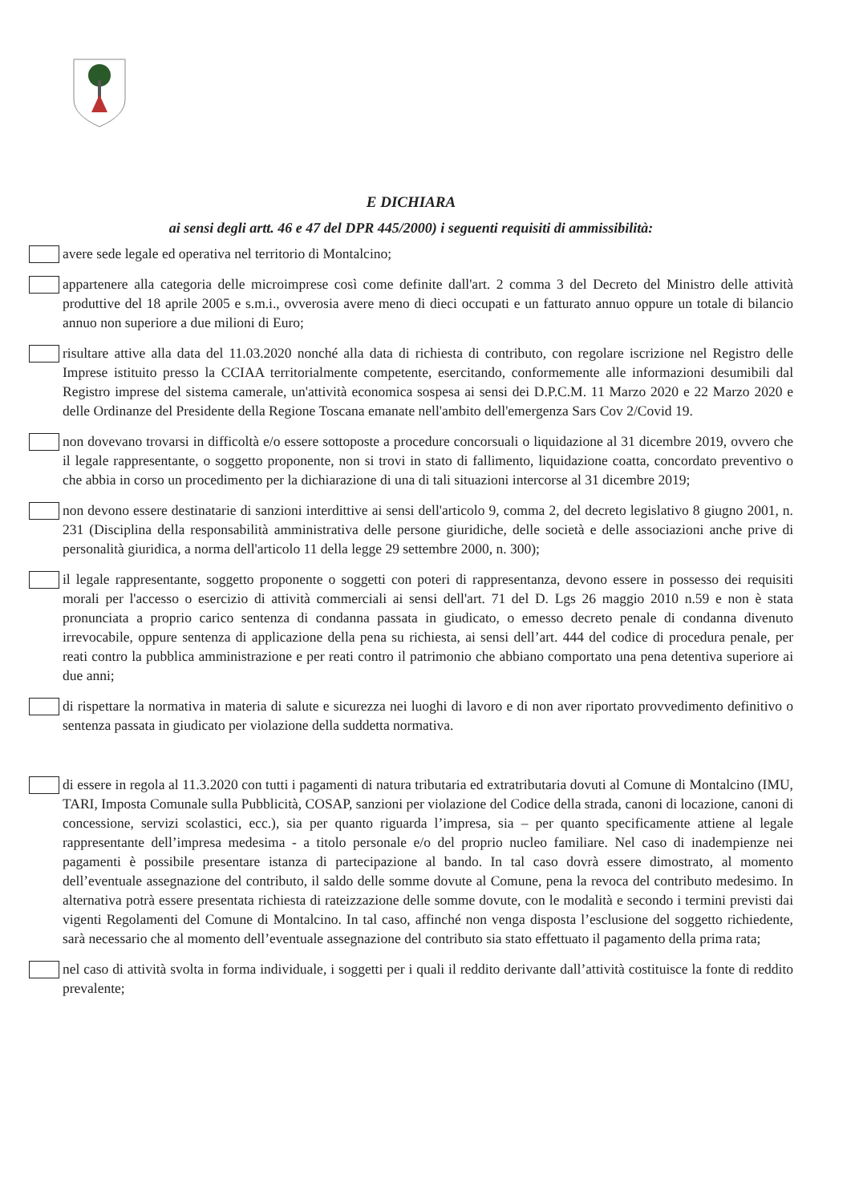E DICHIARA
ai sensi degli artt. 46 e 47 del DPR 445/2000) i seguenti requisiti di ammissibilità:
avere sede legale ed operativa nel territorio di Montalcino;
appartenere alla categoria delle microimprese così come definite dall'art. 2 comma 3 del Decreto del Ministro delle attività produttive del 18 aprile 2005 e s.m.i., ovverosia avere meno di dieci occupati e un fatturato annuo oppure un totale di bilancio annuo non superiore a due milioni di Euro;
risultare attive alla data del 11.03.2020 nonché alla data di richiesta di contributo, con regolare iscrizione nel Registro delle Imprese istituito presso la CCIAA territorialmente competente, esercitando, conformemente alle informazioni desumibili dal Registro imprese del sistema camerale, un'attività economica sospesa ai sensi dei D.P.C.M. 11 Marzo 2020 e 22 Marzo 2020 e delle Ordinanze del Presidente della Regione Toscana emanate nell'ambito dell'emergenza Sars Cov 2/Covid 19.
non dovevano trovarsi in difficoltà e/o essere sottoposte a procedure concorsuali o liquidazione al 31 dicembre 2019, ovvero che il legale rappresentante, o soggetto proponente, non si trovi in stato di fallimento, liquidazione coatta, concordato preventivo o che abbia in corso un procedimento per la dichiarazione di una di tali situazioni intercorse al 31 dicembre 2019;
non devono essere destinatarie di sanzioni interdittive ai sensi dell'articolo 9, comma 2, del decreto legislativo 8 giugno 2001, n. 231 (Disciplina della responsabilità amministrativa delle persone giuridiche, delle società e delle associazioni anche prive di personalità giuridica, a norma dell'articolo 11 della legge 29 settembre 2000, n. 300);
il legale rappresentante, soggetto proponente o soggetti con poteri di rappresentanza, devono essere in possesso dei requisiti morali per l'accesso o esercizio di attività commerciali ai sensi dell'art. 71 del D. Lgs 26 maggio 2010 n.59 e non è stata pronunciata a proprio carico sentenza di condanna passata in giudicato, o emesso decreto penale di condanna divenuto irrevocabile, oppure sentenza di applicazione della pena su richiesta, ai sensi dell’art. 444 del codice di procedura penale, per reati contro la pubblica amministrazione e per reati contro il patrimonio che abbiano comportato una pena detentiva superiore ai due anni;
di rispettare la normativa in materia di salute e sicurezza nei luoghi di lavoro e di non aver riportato provvedimento definitivo o sentenza passata in giudicato per violazione della suddetta normativa.
di essere in regola al 11.3.2020 con tutti i pagamenti di natura tributaria ed extratributaria dovuti al Comune di Montalcino (IMU, TARI, Imposta Comunale sulla Pubblicità, COSAP, sanzioni per violazione del Codice della strada, canoni di locazione, canoni di concessione, servizi scolastici, ecc.), sia per quanto riguarda l’impresa, sia – per quanto specificamente attiene al legale rappresentante dell’impresa medesima - a titolo personale e/o del proprio nucleo familiare. Nel caso di inadempienze nei pagamenti è possibile presentare istanza di partecipazione al bando. In tal caso dovrà essere dimostrato, al momento dell’eventuale assegnazione del contributo, il saldo delle somme dovute al Comune, pena la revoca del contributo medesimo. In alternativa potrà essere presentata richiesta di rateizzazione delle somme dovute, con le modalità e secondo i termini previsti dai vigenti Regolamenti del Comune di Montalcino. In tal caso, affinché non venga disposta l’esclusione del soggetto richiedente, sarà necessario che al momento dell’eventuale assegnazione del contributo sia stato effettuato il pagamento della prima rata;
nel caso di attività svolta in forma individuale, i soggetti per i quali il reddito derivante dall’attività costituisce la fonte di reddito prevalente;